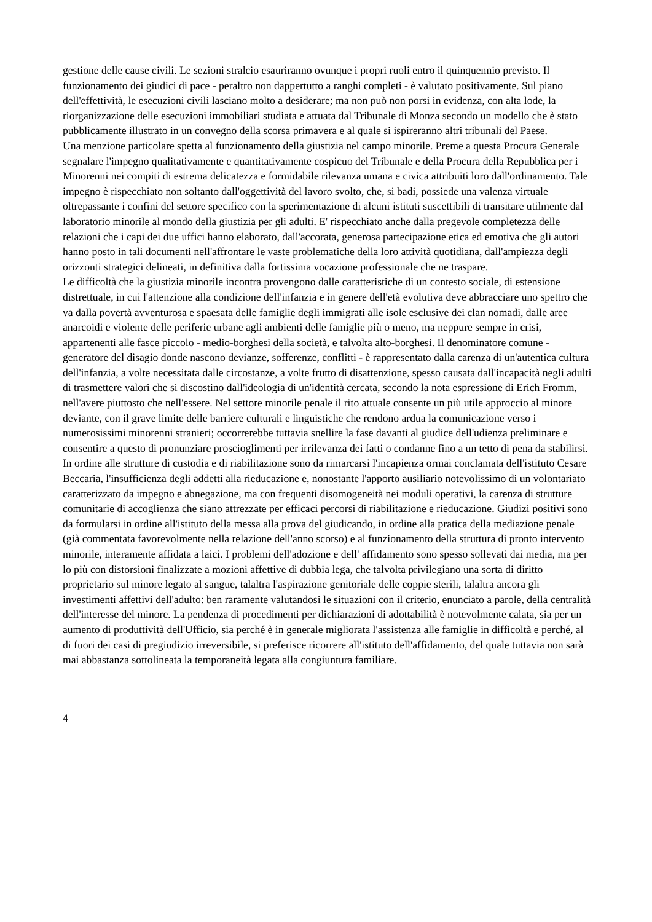gestione delle cause civili. Le sezioni stralcio esauriranno ovunque i propri ruoli entro il quinquennio previsto. Il funzionamento dei giudici di pace - peraltro non dappertutto a ranghi completi - è valutato positivamente. Sul piano dell'effettività, le esecuzioni civili lasciano molto a desiderare; ma non può non porsi in evidenza, con alta lode, la riorganizzazione delle esecuzioni immobiliari studiata e attuata dal Tribunale di Monza secondo un modello che è stato pubblicamente illustrato in un convegno della scorsa primavera e al quale si ispireranno altri tribunali del Paese.
Una menzione particolare spetta al funzionamento della giustizia nel campo minorile. Preme a questa Procura Generale segnalare l'impegno qualitativamente e quantitativamente cospicuo del Tribunale e della Procura della Repubblica per i Minorenni nei compiti di estrema delicatezza e formidabile rilevanza umana e civica attribuiti loro dall'ordinamento. Tale impegno è rispecchiato non soltanto dall'oggettività del lavoro svolto, che, si badi, possiede una valenza virtuale oltrepassante i confini del settore specifico con la sperimentazione di alcuni istituti suscettibili di transitare utilmente dal laboratorio minorile al mondo della giustizia per gli adulti. E' rispecchiato anche dalla pregevole completezza delle relazioni che i capi dei due uffici hanno elaborato, dall'accorata, generosa partecipazione etica ed emotiva che gli autori hanno posto in tali documenti nell'affrontare le vaste problematiche della loro attività quotidiana, dall'ampiezza degli orizzonti strategici delineati, in definitiva dalla fortissima vocazione professionale che ne traspare.
Le difficoltà che la giustizia minorile incontra provengono dalle caratteristiche di un contesto sociale, di estensione distrettuale, in cui l'attenzione alla condizione dell'infanzia e in genere dell'età evolutiva deve abbracciare uno spettro che va dalla povertà avventurosa e spaesata delle famiglie degli immigrati alle isole esclusive dei clan nomadi, dalle aree anarcoidi e violente delle periferie urbane agli ambienti delle famiglie più o meno, ma neppure sempre in crisi, appartenenti alle fasce piccolo - medio-borghesi della società, e talvolta alto-borghesi. Il denominatore comune - generatore del disagio donde nascono devianze, sofferenze, conflitti - è rappresentato dalla carenza di un'autentica cultura dell'infanzia, a volte necessitata dalle circostanze, a volte frutto di disattenzione, spesso causata dall'incapacità negli adulti di trasmettere valori che si discostino dall'ideologia di un'identità cercata, secondo la nota espressione di Erich Fromm, nell'avere piuttosto che nell'essere. Nel settore minorile penale il rito attuale consente un più utile approccio al minore deviante, con il grave limite delle barriere culturali e linguistiche che rendono ardua la comunicazione verso i numerosissimi minorenni stranieri; occorrerebbe tuttavia snellire la fase davanti al giudice dell'udienza preliminare e consentire a questo di pronunziare proscioglimenti per irrilevanza dei fatti o condanne fino a un tetto di pena da stabilirsi. In ordine alle strutture di custodia e di riabilitazione sono da rimarcarsi l'incapienza ormai conclamata dell'istituto Cesare Beccaria, l'insufficienza degli addetti alla rieducazione e, nonostante l'apporto ausiliario notevolissimo di un volontariato caratterizzato da impegno e abnegazione, ma con frequenti disomogeneità nei moduli operativi, la carenza di strutture comunitarie di accoglienza che siano attrezzate per efficaci percorsi di riabilitazione e rieducazione. Giudizi positivi sono da formularsi in ordine all'istituto della messa alla prova del giudicando, in ordine alla pratica della mediazione penale (già commentata favorevolmente nella relazione dell'anno scorso) e al funzionamento della struttura di pronto intervento minorile, interamente affidata a laici. I problemi dell'adozione e dell' affidamento sono spesso sollevati dai media, ma per lo più con distorsioni finalizzate a mozioni affettive di dubbia lega, che talvolta privilegiano una sorta di diritto proprietario sul minore legato al sangue, talaltra l'aspirazione genitoriale delle coppie sterili, talaltra ancora gli investimenti affettivi dell'adulto: ben raramente valutandosi le situazioni con il criterio, enunciato a parole, della centralità dell'interesse del minore. La pendenza di procedimenti per dichiarazioni di adottabilità è notevolmente calata, sia per un aumento di produttività dell'Ufficio, sia perché è in generale migliorata l'assistenza alle famiglie in difficoltà e perché, al di fuori dei casi di pregiudizio irreversibile, si preferisce ricorrere all'istituto dell'affidamento, del quale tuttavia non sarà mai abbastanza sottolineata la temporaneità legata alla congiuntura familiare.
4